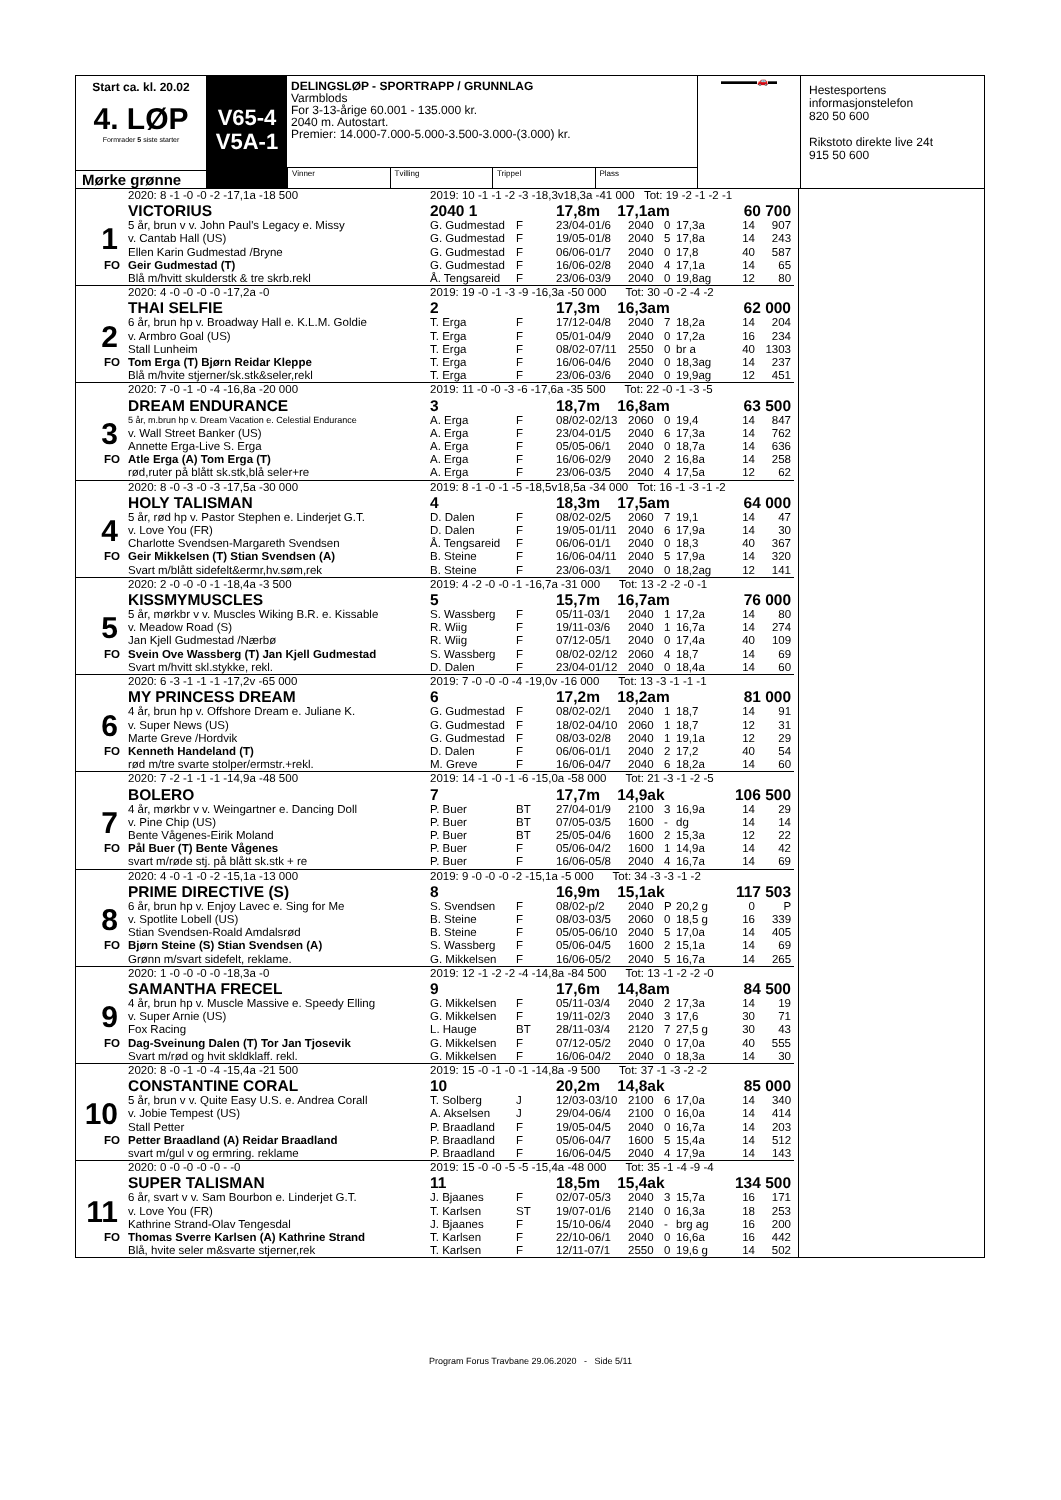Start ca. kl. 20.02
4. LØP
Formrader 5 siste starter
Mørke grønne
V65-4
V5A-1
DELINGSLØP - SPORTRAPP / GRUNNLAG
Varmblods
For 3-13-årige 60.001 - 135.000 kr.
2040 m. Autostart.
Premier: 14.000-7.000-5.000-3.500-3.000-(3.000) kr.
Vinner Tvilling Trippel Plass
▬▬▬▬🚗▬
Hestesportens informasjonstelefon
820 50 600
Rikstoto direkte live 24t
915 50 600
| | 2020: 8 -1 -0 -0 -2 -17,1a -18 500 | 2019: 10 -1 -1 -2 -3 -18,3v18,3a -41 000 Tot: 19 -2 -1 -2 -1 | | | | | | | |
| | VICTORIUS | 2040 1 | | 17,8m 17,1am | | | | 60 700 | |
| 1 | 5 år, brun v v. John Paul's Legacy e. Missy | G. Gudmestad | F | 23/04-01/6 | 2040 | 0 | 17,3a | 14 | 907 |
| | v. Cantab Hall (US) | G. Gudmestad | F | 19/05-01/8 | 2040 | 5 | 17,8a | 14 | 243 |
| | Ellen Karin Gudmestad /Bryne | G. Gudmestad | F | 06/06-01/7 | 2040 | 0 | 17,8 | 40 | 587 |
| FO | Geir Gudmestad (T) | G. Gudmestad | F | 16/06-02/8 | 2040 | 4 | 17,1a | 14 | 65 |
| | Blå m/hvitt skulderstk & tre skrb.rekl | Å. Tengsareid | F | 23/06-03/9 | 2040 | 0 | 19,8ag | 12 | 80 |
| | 2020: 4 -0 -0 -0 -0 -17,2a -0 | 2019: 19 -0 -1 -3 -9 -16,3a -50 000 Tot: 30 -0 -2 -4 -2 | | | | | | | |
| | THAI SELFIE | 2 | | 17,3m 16,3am | | | | 62 000 | |
| 2 | 6 år, brun hp v. Broadway Hall e. K.L.M. Goldie | T. Erga | F | 17/12-04/8 | 2040 | 7 | 18,2a | 14 | 204 |
| | v. Armbro Goal (US) | T. Erga | F | 05/01-04/9 | 2040 | 0 | 17,2a | 16 | 234 |
| | Stall Lunheim | T. Erga | F | 08/02-07/11 | 2550 | 0 | br a | 40 | 1303 |
| FO | Tom Erga (T) Bjørn Reidar Kleppe | T. Erga | F | 16/06-04/6 | 2040 | 0 | 18,3ag | 14 | 237 |
| | Blå m/hvite stjerner/sk.stk&seler,rekl | T. Erga | F | 23/06-03/6 | 2040 | 0 | 19,9ag | 12 | 451 |
| | 2020: 7 -0 -1 -0 -4 -16,8a -20 000 | 2019: 11 -0 -0 -3 -6 -17,6a -35 500 Tot: 22 -0 -1 -3 -5 | | | | | | | |
| | DREAM ENDURANCE | 3 | | 18,7m 16,8am | | | | 63 500 | |
| 3 | 5 år, m.brun hp v. Dream Vacation e. Celestial Endurance | A. Erga | F | 08/02-02/13 | 2060 | 0 | 19,4 | 14 | 847 |
| | v. Wall Street Banker (US) | A. Erga | F | 23/04-01/5 | 2040 | 6 | 17,3a | 14 | 762 |
| | Annette Erga-Live S. Erga | A. Erga | F | 05/05-06/1 | 2040 | 0 | 18,7a | 14 | 636 |
| FO | Atle Erga (A) Tom Erga (T) | A. Erga | F | 16/06-02/9 | 2040 | 2 | 16,8a | 14 | 258 |
| | rød,ruter på blått sk.stk,blå seler+re | A. Erga | F | 23/06-03/5 | 2040 | 4 | 17,5a | 12 | 62 |
| | 2020: 8 -0 -3 -0 -3 -17,5a -30 000 | 2019: 8 -1 -0 -1 -5 -18,5v18,5a -34 000 Tot: 16 -1 -3 -1 -2 | | | | | | | |
| | HOLY TALISMAN | 4 | | 18,3m 17,5am | | | | 64 000 | |
| 4 | 5 år, rød hp v. Pastor Stephen e. Linderjet G.T. | D. Dalen | F | 08/02-02/5 | 2060 | 7 | 19,1 | 14 | 47 |
| | v. Love You (FR) | D. Dalen | F | 19/05-01/11 | 2040 | 6 | 17,9a | 14 | 30 |
| | Charlotte Svendsen-Margareth Svendsen | Å. Tengsareid | F | 06/06-01/1 | 2040 | 0 | 18,3 | 40 | 367 |
| FO | Geir Mikkelsen (T) Stian Svendsen (A) | B. Steine | F | 16/06-04/11 | 2040 | 5 | 17,9a | 14 | 320 |
| | Svart m/blått sidefelt&ermr,hv.søm,rek | B. Steine | F | 23/06-03/1 | 2040 | 0 | 18,2ag | 12 | 141 |
| | 2020: 2 -0 -0 -0 -1 -18,4a -3 500 | 2019: 4 -2 -0 -0 -1 -16,7a -31 000 Tot: 13 -2 -2 -0 -1 | | | | | | | |
| | KISSMYMUSCLES | 5 | | 15,7m 16,7am | | | | 76 000 | |
| 5 | 5 år, mørkbr v v. Muscles Wiking B.R. e. Kissable | S. Wassberg | F | 05/11-03/1 | 2040 | 1 | 17,2a | 14 | 80 |
| | v. Meadow Road (S) | R. Wiig | F | 19/11-03/6 | 2040 | 1 | 16,7a | 14 | 274 |
| | Jan Kjell Gudmestad /Nærbø | R. Wiig | F | 07/12-05/1 | 2040 | 0 | 17,4a | 40 | 109 |
| FO | Svein Ove Wassberg (T) Jan Kjell Gudmestad | S. Wassberg | F | 08/02-02/12 | 2060 | 4 | 18,7 | 14 | 69 |
| | Svart m/hvitt skl.stykke, rekl. | D. Dalen | F | 23/04-01/12 | 2040 | 0 | 18,4a | 14 | 60 |
| | 2020: 6 -3 -1 -1 -1 -17,2v -65 000 | 2019: 7 -0 -0 -0 -4 -19,0v -16 000 Tot: 13 -3 -1 -1 -1 | | | | | | | |
| | MY PRINCESS DREAM | 6 | | 17,2m 18,2am | | | | 81 000 | |
| 6 | 4 år, brun hp v. Offshore Dream e. Juliane K. | G. Gudmestad | F | 08/02-02/1 | 2040 | 1 | 18,7 | 14 | 91 |
| | v. Super News (US) | G. Gudmestad | F | 18/02-04/10 | 2060 | 1 | 18,7 | 12 | 31 |
| | Marte Greve /Hordvik | G. Gudmestad | F | 08/03-02/8 | 2040 | 1 | 19,1a | 12 | 29 |
| FO | Kenneth Handeland (T) | D. Dalen | F | 06/06-01/1 | 2040 | 2 | 17,2 | 40 | 54 |
| | rød m/tre svarte stolper/ermstr.+rekl. | M. Greve | F | 16/06-04/7 | 2040 | 6 | 18,2a | 14 | 60 |
| | 2020: 7 -2 -1 -1 -1 -14,9a -48 500 | 2019: 14 -1 -0 -1 -6 -15,0a -58 000 Tot: 21 -3 -1 -2 -5 | | | | | | | |
| | BOLERO | 7 | | 17,7m 14,9ak | | | | 106 500 | |
| 7 | 4 år, mørkbr v v. Weingartner e. Dancing Doll | P. Buer | BT | 27/04-01/9 | 2100 | 3 | 16,9a | 14 | 29 |
| | v. Pine Chip (US) | P. Buer | BT | 07/05-03/5 | 1600 | - | dg | 14 | 14 |
| | Bente Vågenes-Eirik Moland | P. Buer | BT | 25/05-04/6 | 1600 | 2 | 15,3a | 12 | 22 |
| FO | Pål Buer (T) Bente Vågenes | P. Buer | F | 05/06-04/2 | 1600 | 1 | 14,9a | 14 | 42 |
| | svart m/røde stj. på blått sk.stk + re | P. Buer | F | 16/06-05/8 | 2040 | 4 | 16,7a | 14 | 69 |
| | 2020: 4 -0 -1 -0 -2 -15,1a -13 000 | 2019: 9 -0 -0 -0 -2 -15,1a -5 000 Tot: 34 -3 -3 -1 -2 | | | | | | | |
| | PRIME DIRECTIVE (S) | 8 | | 16,9m 15,1ak | | | | 117 503 | |
| 8 | 6 år, brun hp v. Enjoy Lavec e. Sing for Me | S. Svendsen | F | 08/02-p/2 | 2040 | P | 20,2 g | 0 | P |
| | v. Spotlite Lobell (US) | B. Steine | F | 08/03-03/5 | 2060 | 0 | 18,5 g | 16 | 339 |
| | Stian Svendsen-Roald Amdalsrød | B. Steine | F | 05/05-06/10 | 2040 | 5 | 17,0a | 14 | 405 |
| FO | Bjørn Steine (S) Stian Svendsen (A) | S. Wassberg | F | 05/06-04/5 | 1600 | 2 | 15,1a | 14 | 69 |
| | Grønn m/svart sidefelt, reklame. | G. Mikkelsen | F | 16/06-05/2 | 2040 | 5 | 16,7a | 14 | 265 |
| | 2020: 1 -0 -0 -0 -0 -18,3a -0 | 2019: 12 -1 -2 -2 -4 -14,8a -84 500 Tot: 13 -1 -2 -2 -0 | | | | | | | |
| | SAMANTHA FRECEL | 9 | | 17,6m 14,8am | | | | 84 500 | |
| 9 | 4 år, brun hp v. Muscle Massive e. Speedy Elling | G. Mikkelsen | F | 05/11-03/4 | 2040 | 2 | 17,3a | 14 | 19 |
| | v. Super Arnie (US) | G. Mikkelsen | F | 19/11-02/3 | 2040 | 3 | 17,6 | 30 | 71 |
| | Fox Racing | L. Hauge | BT | 28/11-03/4 | 2120 | 7 | 27,5 g | 30 | 43 |
| FO | Dag-Sveinung Dalen (T) Tor Jan Tjosevik | G. Mikkelsen | F | 07/12-05/2 | 2040 | 0 | 17,0a | 40 | 555 |
| | Svart m/rød og hvit skldklaff. rekl. | G. Mikkelsen | F | 16/06-04/2 | 2040 | 0 | 18,3a | 14 | 30 |
| | 2020: 8 -0 -1 -0 -4 -15,4a -21 500 | 2019: 15 -0 -1 -0 -1 -14,8a -9 500 Tot: 37 -1 -3 -2 -2 | | | | | | | |
| | CONSTANTINE CORAL | 10 | | 20,2m 14,8ak | | | | 85 000 | |
| 10 | 5 år, brun v v. Quite Easy U.S. e. Andrea Corall | T. Solberg | J | 12/03-03/10 | 2100 | 6 | 17,0a | 14 | 340 |
| | v. Jobie Tempest (US) | A. Akselsen | J | 29/04-06/4 | 2100 | 0 | 16,0a | 14 | 414 |
| | Stall Petter | P. Braadland | F | 19/05-04/5 | 2040 | 0 | 16,7a | 14 | 203 |
| FO | Petter Braadland (A) Reidar Braadland | P. Braadland | F | 05/06-04/7 | 1600 | 5 | 15,4a | 14 | 512 |
| | svart m/gul v og ermring. reklame | P. Braadland | F | 16/06-04/5 | 2040 | 4 | 17,9a | 14 | 143 |
| | 2020: 0 -0 -0 -0 -0 - -0 | 2019: 15 -0 -0 -5 -5 -15,4a -48 000 Tot: 35 -1 -4 -9 -4 | | | | | | | |
| | SUPER TALISMAN | 11 | | 18,5m 15,4ak | | | | 134 500 | |
| 11 | 6 år, svart v v. Sam Bourbon e. Linderjet G.T. | J. Bjaanes | F | 02/07-05/3 | 2040 | 3 | 15,7a | 16 | 171 |
| | v. Love You (FR) | T. Karlsen | ST | 19/07-01/6 | 2140 | 0 | 16,3a | 18 | 253 |
| | Kathrine Strand-Olav Tengesdal | J. Bjaanes | F | 15/10-06/4 | 2040 | - | brg ag | 16 | 200 |
| FO | Thomas Sverre Karlsen (A) Kathrine Strand | T. Karlsen | F | 22/10-06/1 | 2040 | 0 | 16,6a | 16 | 442 |
| | Blå, hvite seler m&svarte stjerner,rek | T. Karlsen | F | 12/11-07/1 | 2550 | 0 | 19,6 g | 14 | 502 |
Program Forus Travbane 29.06.2020 - Side 5/11